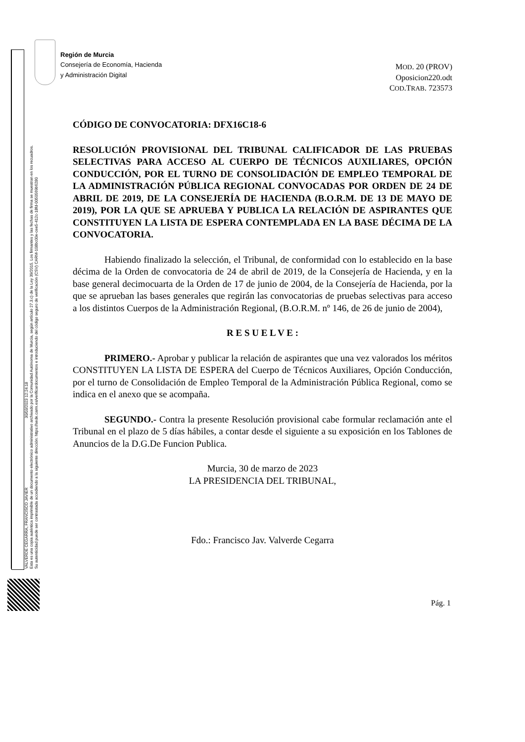VALVERDE CEGARRA, FRANCISCO JAVIER 30/03/2023 12:24:18
Esta es una copia auténtica imprimible de un documento electrónico administrativo archivado por la Comunidad Autónoma de Murcia, según artículo 27.3.c) de la Ley 39/2015. Los firmantes y las fechas de firma se muestran en los recuadros.
Su autenticidad puede ser contrastada accediendo a la siguiente dirección: https://sede.carm.es/verificardocumentos e introduciendo del código seguro de verificación (CSV) CARM-108bc00e-cee5-412c-18fd-0050569b6280
Región de Murcia
Consejería de Economía, Hacienda
y Administración Digital
MOD. 20 (PROV)
Oposicion220.odt
COD.TRAB. 723573
CÓDIGO DE CONVOCATORIA: DFX16C18-6
RESOLUCIÓN PROVISIONAL DEL TRIBUNAL CALIFICADOR DE LAS PRUEBAS SELECTIVAS PARA ACCESO AL CUERPO DE TÉCNICOS AUXILIARES, OPCIÓN CONDUCCIÓN, POR EL TURNO DE CONSOLIDACIÓN DE EMPLEO TEMPORAL DE LA ADMINISTRACIÓN PÚBLICA REGIONAL CONVOCADAS POR ORDEN DE 24 DE ABRIL DE 2019, DE LA CONSEJERÍA DE HACIENDA (B.O.R.M. DE 13 DE MAYO DE 2019), POR LA QUE SE APRUEBA Y PUBLICA LA RELACIÓN DE ASPIRANTES QUE CONSTITUYEN LA LISTA DE ESPERA CONTEMPLADA EN LA BASE DÉCIMA DE LA CONVOCATORIA.
Habiendo finalizado la selección, el Tribunal, de conformidad con lo establecido en la base décima de la Orden de convocatoria de 24 de abril de 2019, de la Consejería de Hacienda, y en la base general decimocuarta de la Orden de 17 de junio de 2004, de la Consejería de Hacienda, por la que se aprueban las bases generales que regirán las convocatorias de pruebas selectivas para acceso a los distintos Cuerpos de la Administración Regional, (B.O.R.M. nº 146, de 26 de junio de 2004),
R E S U E L V E :
PRIMERO.- Aprobar y publicar la relación de aspirantes que una vez valorados los méritos CONSTITUYEN LA LISTA DE ESPERA del Cuerpo de Técnicos Auxiliares, Opción Conducción, por el turno de Consolidación de Empleo Temporal de la Administración Pública Regional, como se indica en el anexo que se acompaña.
SEGUNDO.- Contra la presente Resolución provisional cabe formular reclamación ante el Tribunal en el plazo de 5 días hábiles, a contar desde el siguiente a su exposición en los Tablones de Anuncios de la D.G.De Funcion Publica.
Murcia, 30 de marzo de 2023
LA PRESIDENCIA DEL TRIBUNAL,
Fdo.: Francisco Jav. Valverde Cegarra
Pág. 1